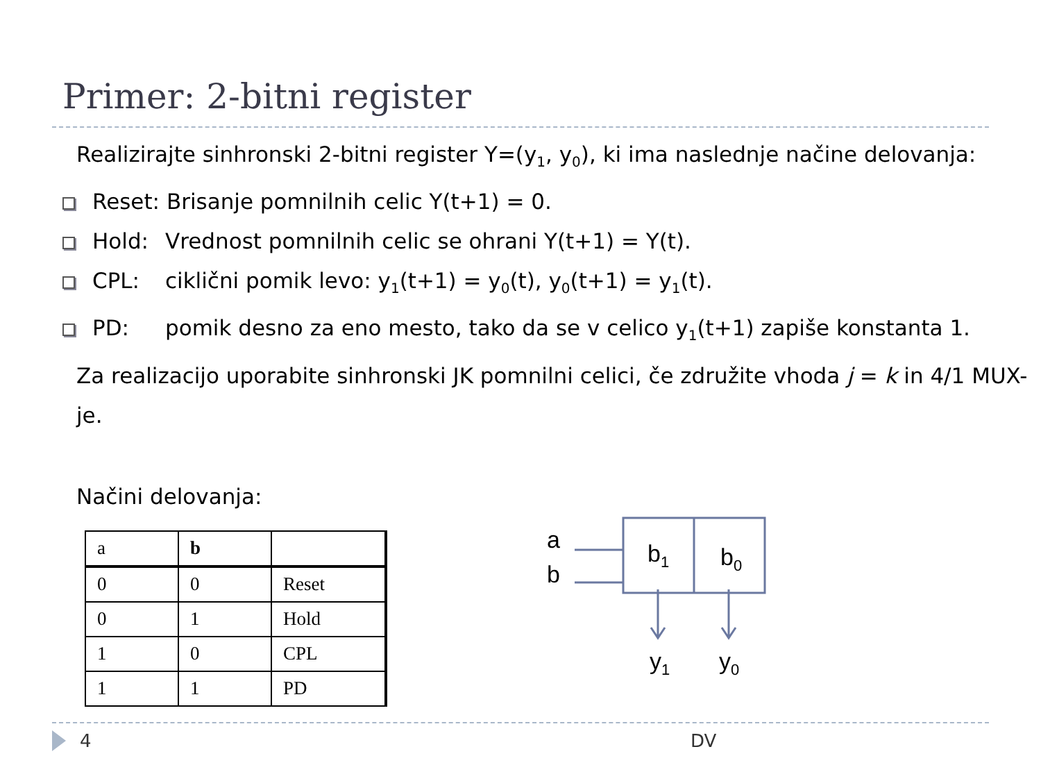Primer: 2-bitni register
Realizirajte sinhronski 2-bitni register Y=(y<sub>1</sub>, y<sub>0</sub>), ki ima naslednje načine delovanja:
Reset: Brisanje pomnilnih celic Y(t+1) = 0.
Hold: Vrednost pomnilnih celic se ohrani Y(t+1) = Y(t).
CPL: ciklični pomik levo: y<sub>1</sub>(t+1) = y<sub>0</sub>(t), y<sub>0</sub>(t+1) = y<sub>1</sub>(t).
PD: pomik desno za eno mesto, tako da se v celico y<sub>1</sub>(t+1) zapiše konstanta 1.
Za realizacijo uporabite sinhronski JK pomnilni celici, če združite vhoda j = k in 4/1 MUX-je.
Načini delovanja:
| a | b | |
| 0 | 0 | Reset |
| 0 | 1 | Hold |
| 1 | 0 | CPL |
| 1 | 1 | PD |
a
b
b1
b0
y1
y0
4 DV